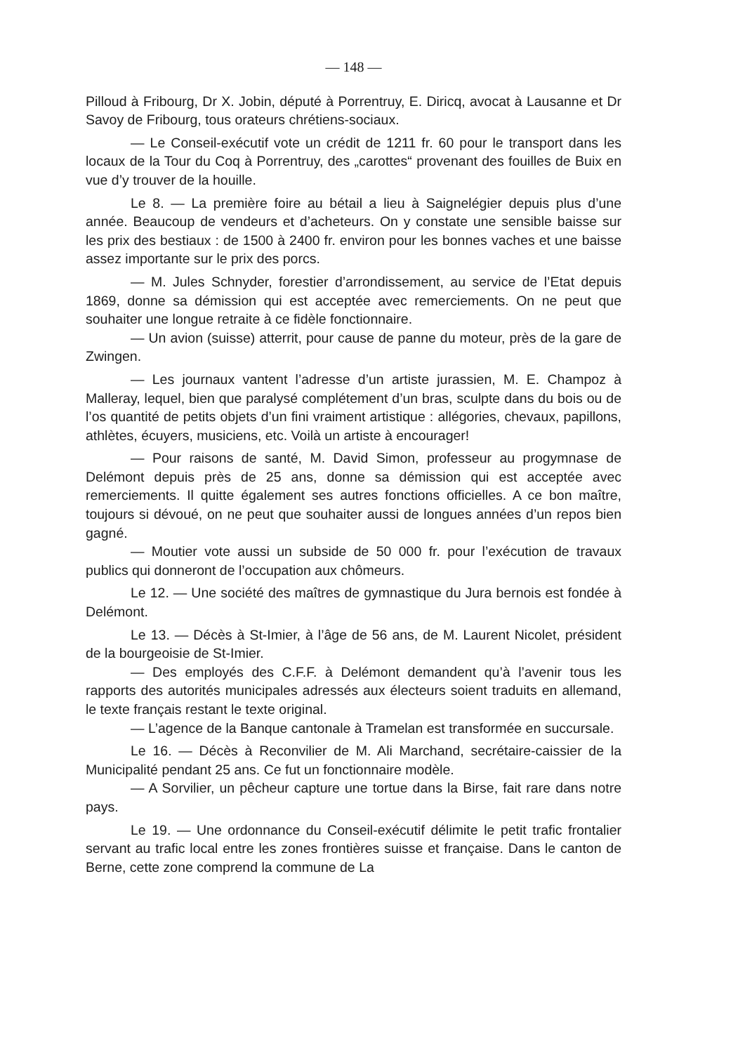— 148 —
Pilloud à Fribourg, Dr X. Jobin, député à Porrentruy, E. Diricq, avocat à Lausanne et Dr Savoy de Fribourg, tous orateurs chrétiens-sociaux.
— Le Conseil-exécutif vote un crédit de 1211 fr. 60 pour le transport dans les locaux de la Tour du Coq à Porrentruy, des „carottes“ provenant des fouilles de Buix en vue d’y trouver de la houille.
Le 8. — La première foire au bétail a lieu à Saignelégier depuis plus d’une année. Beaucoup de vendeurs et d’acheteurs. On y constate une sensible baisse sur les prix des bestiaux : de 1500 à 2400 fr. environ pour les bonnes vaches et une baisse assez importante sur le prix des porcs.
— M. Jules Schnyder, forestier d’arrondissement, au service de l’Etat depuis 1869, donne sa démission qui est acceptée avec remerciements. On ne peut que souhaiter une longue retraite à ce fidèle fonctionnaire.
— Un avion (suisse) atterrit, pour cause de panne du moteur, près de la gare de Zwingen.
— Les journaux vantent l’adresse d’un artiste jurassien, M. E. Champoz à Malleray, lequel, bien que paralysé complétement d’un bras, sculpte dans du bois ou de l’os quantité de petits objets d’un fini vraiment artistique : allégories, chevaux, papillons, athlètes, écuyers, musiciens, etc. Voilà un artiste à encourager!
— Pour raisons de santé, M. David Simon, professeur au progymnase de Delémont depuis près de 25 ans, donne sa démission qui est acceptée avec remerciements. Il quitte également ses autres fonctions officielles. A ce bon maître, toujours si dévoué, on ne peut que souhaiter aussi de longues années d’un repos bien gagné.
— Moutier vote aussi un subside de 50 000 fr. pour l’exécution de travaux publics qui donneront de l’occupation aux chômeurs.
Le 12. — Une société des maîtres de gymnastique du Jura bernois est fondée à Delémont.
Le 13. — Décès à St-Imier, à l’âge de 56 ans, de M. Laurent Nicolet, président de la bourgeoisie de St-Imier.
— Des employés des C.F.F. à Delémont demandent qu’à l’avenir tous les rapports des autorités municipales adressés aux électeurs soient traduits en allemand, le texte français restant le texte original.
— L’agence de la Banque cantonale à Tramelan est transformée en succursale.
Le 16. — Décès à Reconvilier de M. Ali Marchand, secrétaire-caissier de la Municipalité pendant 25 ans. Ce fut un fonctionnaire modèle.
— A Sorvilier, un pêcheur capture une tortue dans la Birse, fait rare dans notre pays.
Le 19. — Une ordonnance du Conseil-exécutif délimite le petit trafic frontalier servant au trafic local entre les zones frontières suisse et française. Dans le canton de Berne, cette zone comprend la commune de La